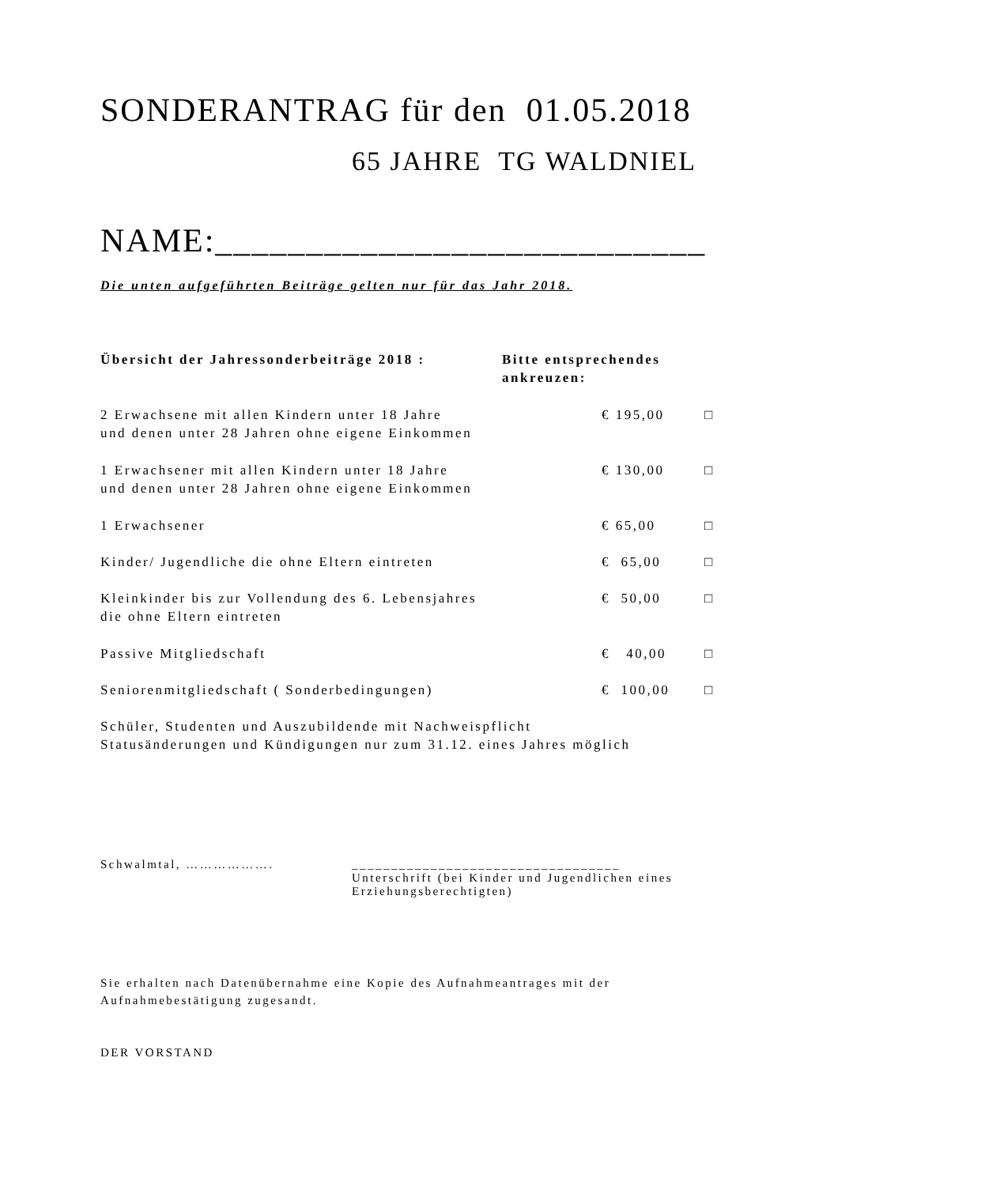SONDERANTRAG für den 01.05.2018
65 JAHRE TG WALDNIEL
NAME:___________________________
Die unten aufgeführten Beiträge gelten nur für das Jahr 2018.
| Übersicht der Jahressonderbeiträge 2018 : | Bitte entsprechendes ankreuzen: | |
| 2 Erwachsene mit allen Kindern unter 18 Jahre und denen unter 28 Jahren ohne eigene Einkommen | € 195,00 | □ |
| 1 Erwachsener mit allen Kindern unter 18 Jahre und denen unter 28 Jahren ohne eigene Einkommen | € 130,00 | □ |
| 1 Erwachsener | € 65,00 | □ |
| Kinder/ Jugendliche die ohne Eltern eintreten | € 65,00 | □ |
| Kleinkinder bis zur Vollendung des 6. Lebensjahres die ohne Eltern eintreten | € 50,00 | □ |
| Passive Mitgliedschaft | € 40,00 | □ |
| Seniorenmitgliedschaft ( Sonderbedingungen) | € 100,00 | □ |
| Schüler, Studenten und Auszubildende mit Nachweispflicht Statusänderungen und Kündigungen nur zum 31.12. eines Jahres möglich | | |
Schwalmtal, ………………. __________________________________
Unterschrift (bei Kinder und Jugendlichen eines
Erziehungsberechtigten)
Sie erhalten nach Datenübernahme eine Kopie des Aufnahmeantrages mit der Aufnahmebestätigung zugesandt.
DER VORSTAND